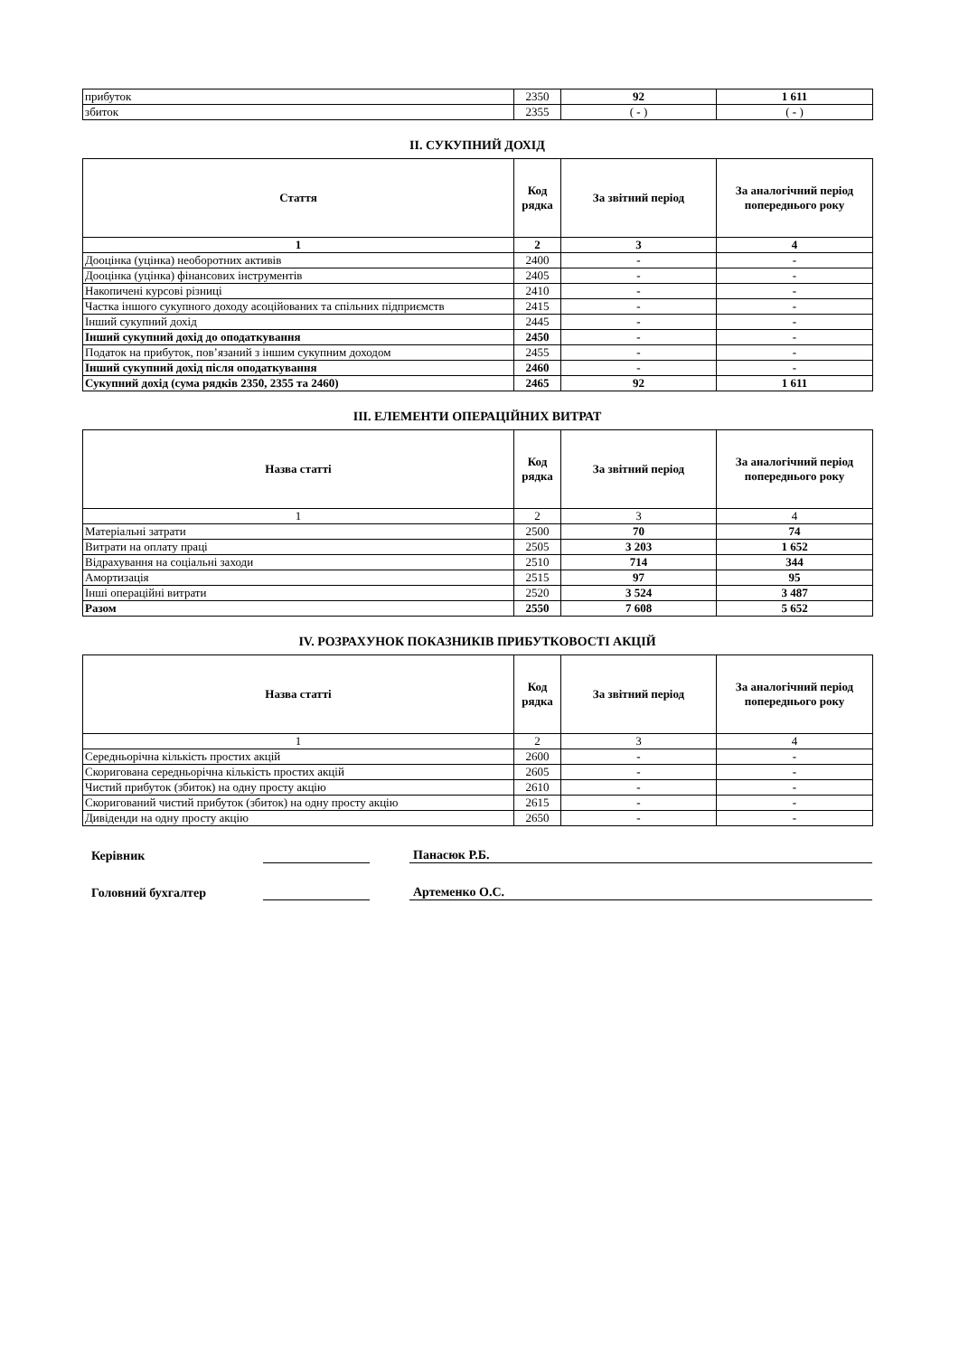| прибуток | 2350 | 92 | 1 611 |
| збиток | 2355 | ( - ) | ( - ) |
II. СУКУПНИЙ ДОХІД
| Стаття | Код рядка | За звітний період | За аналогічний період попереднього року |
| --- | --- | --- | --- |
| 1 | 2 | 3 | 4 |
| Дооцінка (уцінка) необоротних активів | 2400 | - | - |
| Дооцінка (уцінка) фінансових інструментів | 2405 | - | - |
| Накопичені курсові різниці | 2410 | - | - |
| Частка іншого сукупного доходу асоційованих та спільних підприємств | 2415 | - | - |
| Інший сукупний дохід | 2445 | - | - |
| Інший сукупний дохід до оподаткування | 2450 | - | - |
| Податок на прибуток, пов’язаний з іншим сукупним доходом | 2455 | - | - |
| Інший сукупний дохід після оподаткування | 2460 | - | - |
| Сукупний дохід (сума рядків 2350, 2355 та 2460) | 2465 | 92 | 1 611 |
III. ЕЛЕМЕНТИ ОПЕРАЦІЙНИХ ВИТРАТ
| Назва статті | Код рядка | За звітний період | За аналогічний період попереднього року |
| --- | --- | --- | --- |
| 1 | 2 | 3 | 4 |
| Матеріальні затрати | 2500 | 70 | 74 |
| Витрати на оплату праці | 2505 | 3 203 | 1 652 |
| Відрахування на соціальні заходи | 2510 | 714 | 344 |
| Амортизація | 2515 | 97 | 95 |
| Інші операційні витрати | 2520 | 3 524 | 3 487 |
| Разом | 2550 | 7 608 | 5 652 |
IV. РОЗРАХУНОК ПОКАЗНИКІВ ПРИБУТКОВОСТІ АКЦІЙ
| Назва статті | Код рядка | За звітний період | За аналогічний період попереднього року |
| --- | --- | --- | --- |
| 1 | 2 | 3 | 4 |
| Середньорічна кількість простих акцій | 2600 | - | - |
| Скоригована середньорічна кількість простих акцій | 2605 | - | - |
| Чистий прибуток (збиток) на одну просту акцію | 2610 | - | - |
| Скоригований чистий прибуток (збиток) на одну просту акцію | 2615 | - | - |
| Дивіденди на одну просту акцію | 2650 | - | - |
Керівник
Панасюк Р.Б.
Головний бухгалтер
Артеменко О.С.